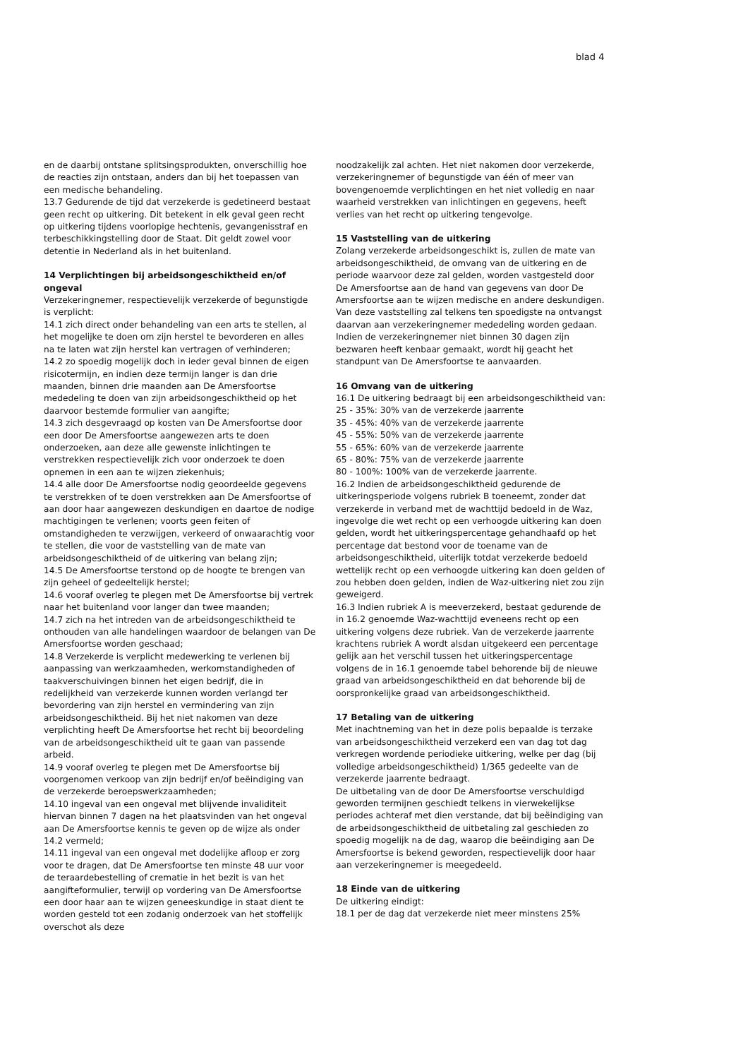blad 4
en de daarbij ontstane splitsingsprodukten, onverschillig hoe de reacties zijn ontstaan, anders dan bij het toepassen van een medische behandeling.
13.7 Gedurende de tijd dat verzekerde is gedetineerd bestaat geen recht op uitkering. Dit betekent in elk geval geen recht op uitkering tijdens voorlopige hechtenis, gevangenisstraf en terbeschikkingstelling door de Staat. Dit geldt zowel voor detentie in Nederland als in het buitenland.
14 Verplichtingen bij arbeidsongeschiktheid en/of ongeval
Verzekeringnemer, respectievelijk verzekerde of begunstigde is verplicht:
14.1 zich direct onder behandeling van een arts te stellen, al het mogelijke te doen om zijn herstel te bevorderen en alles na te laten wat zijn herstel kan vertragen of verhinderen;
14.2 zo spoedig mogelijk doch in ieder geval binnen de eigen risicotermijn, en indien deze termijn langer is dan drie maanden, binnen drie maanden aan De Amersfoortse mededeling te doen van zijn arbeidsongeschiktheid op het daarvoor bestemde formulier van aangifte;
14.3 zich desgevraagd op kosten van De Amersfoortse door een door De Amersfoortse aangewezen arts te doen onderzoeken, aan deze alle gewenste inlichtingen te verstrekken respectievelijk zich voor onderzoek te doen opnemen in een aan te wijzen ziekenhuis;
14.4 alle door De Amersfoortse nodig geoordeelde gegevens te verstrekken of te doen verstrekken aan De Amersfoortse of aan door haar aangewezen deskundigen en daartoe de nodige machtigingen te verlenen; voorts geen feiten of omstandigheden te verzwijgen, verkeerd of onwaarachtig voor te stellen, die voor de vaststelling van de mate van arbeidsongeschiktheid of de uitkering van belang zijn;
14.5 De Amersfoortse terstond op de hoogte te brengen van zijn geheel of gedeeltelijk herstel;
14.6 vooraf overleg te plegen met De Amersfoortse bij vertrek naar het buitenland voor langer dan twee maanden;
14.7 zich na het intreden van de arbeidsongeschiktheid te onthouden van alle handelingen waardoor de belangen van De Amersfoortse worden geschaad;
14.8 Verzekerde is verplicht medewerking te verlenen bij aanpassing van werkzaamheden, werkomstandigheden of taakverschuivingen binnen het eigen bedrijf, die in redelijkheid van verzekerde kunnen worden verlangd ter bevordering van zijn herstel en vermindering van zijn arbeidsongeschiktheid. Bij het niet nakomen van deze verplichting heeft De Amersfoortse het recht bij beoordeling van de arbeidsongeschiktheid uit te gaan van passende arbeid.
14.9 vooraf overleg te plegen met De Amersfoortse bij voorgenomen verkoop van zijn bedrijf en/of beëindiging van de verzekerde beroepswerkzaamheden;
14.10 ingeval van een ongeval met blijvende invaliditeit hiervan binnen 7 dagen na het plaatsvinden van het ongeval aan De Amersfoortse kennis te geven op de wijze als onder 14.2 vermeld;
14.11 ingeval van een ongeval met dodelijke afloop er zorg voor te dragen, dat De Amersfoortse ten minste 48 uur voor de teraardebestelling of crematie in het bezit is van het aangifteformulier, terwijl op vordering van De Amersfoortse een door haar aan te wijzen geneeskundige in staat dient te worden gesteld tot een zodanig onderzoek van het stoffelijk overschot als deze
noodzakelijk zal achten. Het niet nakomen door verzekerde, verzekeringnemer of begunstigde van één of meer van bovengenoemde verplichtingen en het niet volledig en naar waarheid verstrekken van inlichtingen en gegevens, heeft verlies van het recht op uitkering tengevolge.
15 Vaststelling van de uitkering
Zolang verzekerde arbeidsongeschikt is, zullen de mate van arbeidsongeschiktheid, de omvang van de uitkering en de periode waarvoor deze zal gelden, worden vastgesteld door De Amersfoortse aan de hand van gegevens van door De Amersfoortse aan te wijzen medische en andere deskundigen. Van deze vaststelling zal telkens ten spoedigste na ontvangst daarvan aan verzekeringnemer mededeling worden gedaan. Indien de verzekeringnemer niet binnen 30 dagen zijn bezwaren heeft kenbaar gemaakt, wordt hij geacht het standpunt van De Amersfoortse te aanvaarden.
16 Omvang van de uitkering
16.1 De uitkering bedraagt bij een arbeidsongeschiktheid van:
25 - 35%: 30% van de verzekerde jaarrente
35 - 45%: 40% van de verzekerde jaarrente
45 - 55%: 50% van de verzekerde jaarrente
55 - 65%: 60% van de verzekerde jaarrente
65 - 80%: 75% van de verzekerde jaarrente
80 - 100%: 100% van de verzekerde jaarrente.
16.2 Indien de arbeidsongeschiktheid gedurende de uitkeringsperiode volgens rubriek B toeneemt, zonder dat verzekerde in verband met de wachttijd bedoeld in de Waz, ingevolge die wet recht op een verhoogde uitkering kan doen gelden, wordt het uitkeringspercentage gehandhaafd op het percentage dat bestond voor de toename van de arbeidsongeschiktheid, uiterlijk totdat verzekerde bedoeld wettelijk recht op een verhoogde uitkering kan doen gelden of zou hebben doen gelden, indien de Waz-uitkering niet zou zijn geweigerd.
16.3 Indien rubriek A is meeverzekerd, bestaat gedurende de in 16.2 genoemde Waz-wachttijd eveneens recht op een uitkering volgens deze rubriek. Van de verzekerde jaarrente krachtens rubriek A wordt alsdan uitgekeerd een percentage gelijk aan het verschil tussen het uitkeringspercentage volgens de in 16.1 genoemde tabel behorende bij de nieuwe graad van arbeidsongeschiktheid en dat behorende bij de oorspronkelijke graad van arbeidsongeschiktheid.
17 Betaling van de uitkering
Met inachtneming van het in deze polis bepaalde is terzake van arbeidsongeschiktheid verzekerd een van dag tot dag verkregen wordende periodieke uitkering, welke per dag (bij volledige arbeidsongeschiktheid) 1/365 gedeelte van de verzekerde jaarrente bedraagt.
De uitbetaling van de door De Amersfoortse verschuldigd geworden termijnen geschiedt telkens in vierwekelijkse periodes achteraf met dien verstande, dat bij beëindiging van de arbeidsongeschiktheid de uitbetaling zal geschieden zo spoedig mogelijk na de dag, waarop die beëindiging aan De Amersfoortse is bekend geworden, respectievelijk door haar aan verzekeringnemer is meegedeeld.
18 Einde van de uitkering
De uitkering eindigt:
18.1 per de dag dat verzekerde niet meer minstens 25%